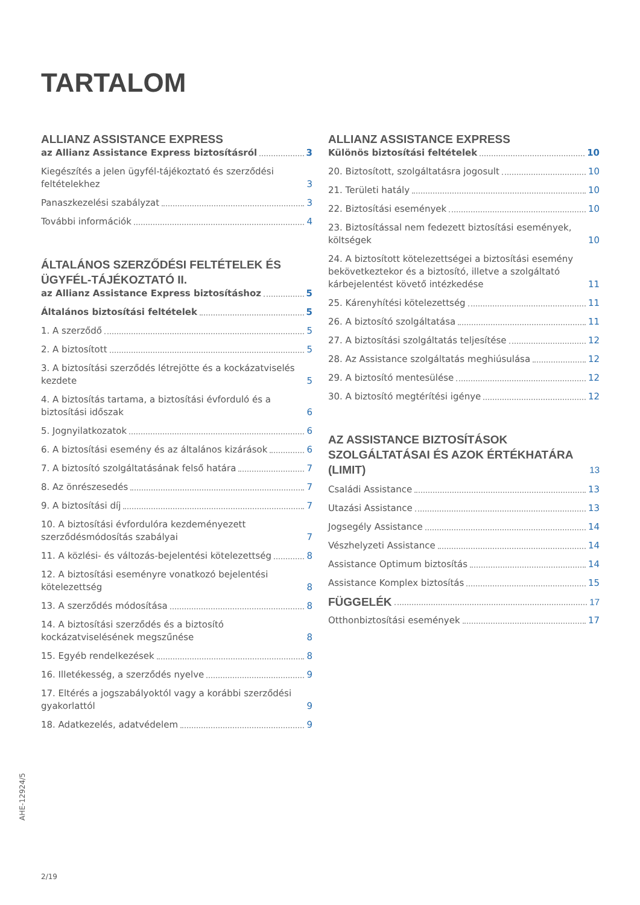TARTALOM
ALLIANZ ASSISTANCE EXPRESS
az Allianz Assistance Express biztosításról 3
Kiegészítés a jelen ügyfél-tájékoztató és szerződési feltételekhez 3
Panaszkezelési szabályzat 3
További információk 4
ÁLTALÁNOS SZERZŐDÉSI FELTÉTELEK ÉS ÜGYFÉL-TÁJÉKOZTATÓ II.
az Allianz Assistance Express biztosításhoz 5
Általános biztosítási feltételek 5
1. A szerződő 5
2. A biztosított 5
3. A biztosítási szerződés létrejötte és a kockázatviselés kezdete 5
4. A biztosítás tartama, a biztosítási évforduló és a biztosítási időszak 6
5. Jognyilatkozatok 6
6. A biztosítási esemény és az általános kizárások 6
7. A biztosító szolgáltatásának felső határa 7
8. Az önrészesedés 7
9. A biztosítási díj 7
10. A biztosítási évfordulóra kezdeményezett szerződésmódosítás szabályai 7
11. A közlési- és változás-bejelentési kötelezettség 8
12. A biztosítási eseményre vonatkozó bejelentési kötelezettség 8
13. A szerződés módosítása 8
14. A biztosítási szerződés és a biztosító kockázatviselésének megszűnése 8
15. Egyéb rendelkezések 8
16. Illetékesség, a szerződés nyelve 9
17. Eltérés a jogszabályoktól vagy a korábbi szerződési gyakorlattól 9
18. Adatkezelés, adatvédelem 9
ALLIANZ ASSISTANCE EXPRESS
Különös biztosítási feltételek 10
20. Biztosított, szolgáltatásra jogosult 10
21. Területi hatály 10
22. Biztosítási események 10
23. Biztosítással nem fedezett biztosítási események, költségek 10
24. A biztosított kötelezettségei a biztosítási esemény bekövetkeztekor és a biztosító, illetve a szolgáltató kárbejelentést követő intézkedése 11
25. Kárenyhítési kötelezettség 11
26. A biztosító szolgáltatása 11
27. A biztosítási szolgáltatás teljesítése 12
28. Az Assistance szolgáltatás meghiúsulása 12
29. A biztosító mentesülése 12
30. A biztosító megtérítési igénye 12
AZ ASSISTANCE BIZTOSÍTÁSOK SZOLGÁLTATÁSAI ÉS AZOK ÉRTÉKHATÁRA (LIMIT) 13
Családi Assistance 13
Utazási Assistance 13
Jogsegély Assistance 14
Vészhelyzeti Assistance 14
Assistance Optimum biztosítás 14
Assistance Komplex biztosítás 15
FÜGGELÉK 17
Otthonbiztosítási események 17
AHE-12924/5
2/19